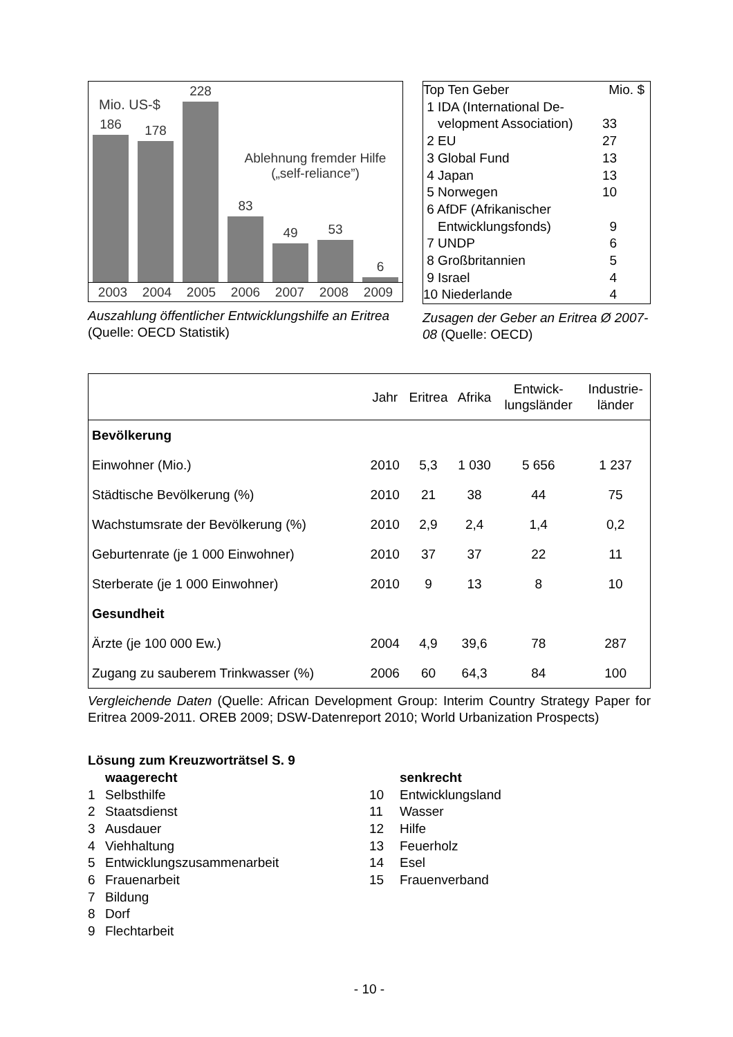Mio. US-$
Ablehnung fremder Hilfe
(„self-reliance”)
186
178
228
83
49
53
6
2003 2004 2005 2006 2007 2008 2009
Auszahlung öffentlicher Entwicklungshilfe an Eritrea (Quelle: OECD Statistik)
| Top Ten Geber | Mio. $ |
| 1 IDA (International De- velopment Association) | 33 |
| 2 EU | 27 |
| 3 Global Fund | 13 |
| 4 Japan | 13 |
| 5 Norwegen | 10 |
| 6 AfDF (Afrikanischer Entwicklungsfonds) | 9 |
| 7 UNDP | 6 |
| 8 Großbritannien | 5 |
| 9 Israel | 4 |
| 10 Niederlande | 4 |
Zusagen der Geber an Eritrea Ø 2007-08 (Quelle: OECD)
| | Jahr | Eritrea | Afrika | Entwick- lungsländer | Industrie- länder |
| --- | --- | --- | --- | --- | --- |
| Bevölkerung | | | | | |
| Einwohner (Mio.) | 2010 | 5,3 | 1 030 | 5 656 | 1 237 |
| Städtische Bevölkerung (%) | 2010 | 21 | 38 | 44 | 75 |
| Wachstumsrate der Bevölkerung (%) | 2010 | 2,9 | 2,4 | 1,4 | 0,2 |
| Geburtenrate (je 1 000 Einwohner) | 2010 | 37 | 37 | 22 | 11 |
| Sterberate (je 1 000 Einwohner) | 2010 | 9 | 13 | 8 | 10 |
| Gesundheit | | | | | |
| Ärzte (je 100 000 Ew.) | 2004 | 4,9 | 39,6 | 78 | 287 |
| Zugang zu sauberem Trinkwasser (%) | 2006 | 60 | 64,3 | 84 | 100 |
Vergleichende Daten (Quelle: African Development Group: Interim Country Strategy Paper for Eritrea 2009-2011. OREB 2009; DSW-Datenreport 2010; World Urbanization Prospects)
Lösung zum Kreuzworträtsel S. 9
waagerecht
1 Selbsthilfe
2 Staatsdienst
3 Ausdauer
4 Viehhaltung
5 Entwicklungszusammenarbeit
6 Frauenarbeit
7 Bildung
8 Dorf
9 Flechtarbeit
senkrecht
10 Entwicklungsland
11 Wasser
12 Hilfe
13 Feuerholz
14 Esel
15 Frauenverband
- 10 -